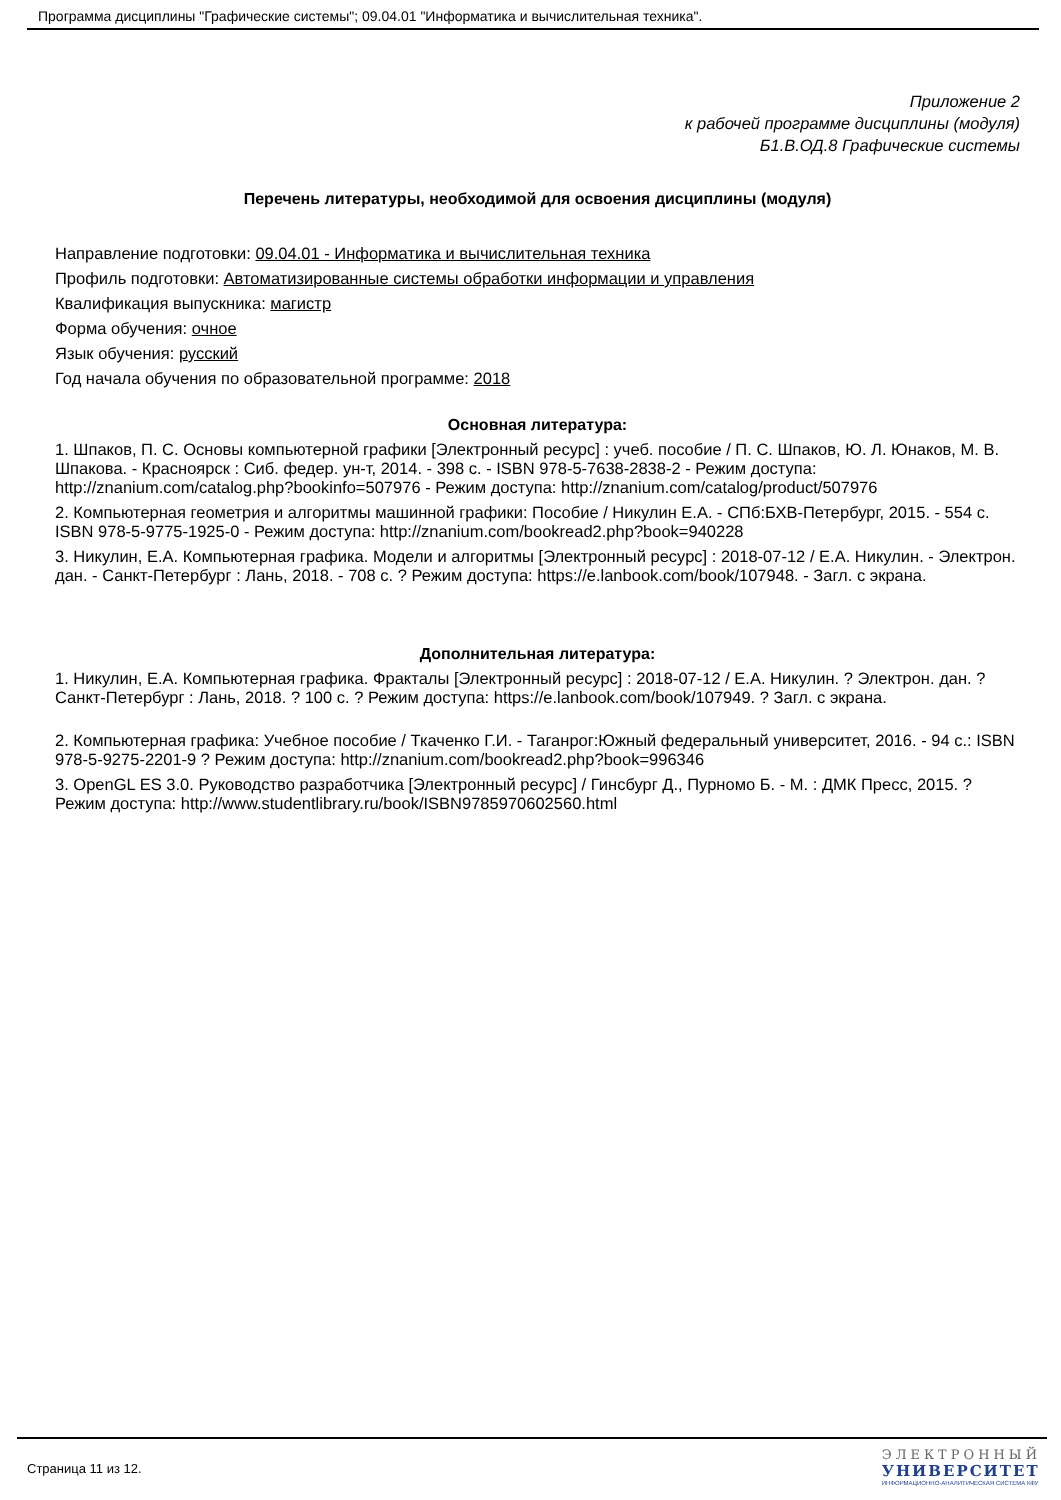Программа дисциплины "Графические системы"; 09.04.01 "Информатика и вычислительная техника".
Приложение 2
к рабочей программе дисциплины (модуля)
Б1.В.ОД.8 Графические системы
Перечень литературы, необходимой для освоения дисциплины (модуля)
Направление подготовки: 09.04.01 - Информатика и вычислительная техника
Профиль подготовки: Автоматизированные системы обработки информации и управления
Квалификация выпускника: магистр
Форма обучения: очное
Язык обучения: русский
Год начала обучения по образовательной программе: 2018
Основная литература:
1. Шпаков, П. С. Основы компьютерной графики [Электронный ресурс] : учеб. пособие / П. С. Шпаков, Ю. Л. Юнаков, М. В. Шпакова. - Красноярск : Сиб. федер. ун-т, 2014. - 398 с. - ISBN 978-5-7638-2838-2 - Режим доступа: http://znanium.com/catalog.php?bookinfo=507976 - Режим доступа: http://znanium.com/catalog/product/507976
2. Компьютерная геометрия и алгоритмы машинной графики: Пособие / Никулин Е.А. - СПб:БХВ-Петербург, 2015. - 554 с. ISBN 978-5-9775-1925-0 - Режим доступа: http://znanium.com/bookread2.php?book=940228
3. Никулин, Е.А. Компьютерная графика. Модели и алгоритмы [Электронный ресурс] : 2018-07-12 / Е.А. Никулин. - Электрон. дан. - Санкт-Петербург : Лань, 2018. - 708 с. ? Режим доступа: https://e.lanbook.com/book/107948. - Загл. с экрана.
Дополнительная литература:
1. Никулин, Е.А. Компьютерная графика. Фракталы [Электронный ресурс] : 2018-07-12 / Е.А. Никулин. ? Электрон. дан. ? Санкт-Петербург : Лань, 2018. ? 100 с. ? Режим доступа: https://e.lanbook.com/book/107949. ? Загл. с экрана.
2. Компьютерная графика: Учебное пособие / Ткаченко Г.И. - Таганрог:Южный федеральный университет, 2016. - 94 с.: ISBN 978-5-9275-2201-9 ? Режим доступа: http://znanium.com/bookread2.php?book=996346
3. OpenGL ES 3.0. Руководство разработчика [Электронный ресурс] / Гинсбург Д., Пурномо Б. - М. : ДМК Пресс, 2015. ? Режим доступа: http://www.studentlibrary.ru/book/ISBN9785970602560.html
Страница 11 из 12.
ЭЛЕКТРОННЫЙ
УНИВЕРСИТЕТ
ИНФОРМАЦИОННО-АНАЛИТИЧЕСКАЯ СИСТЕМА КФУ